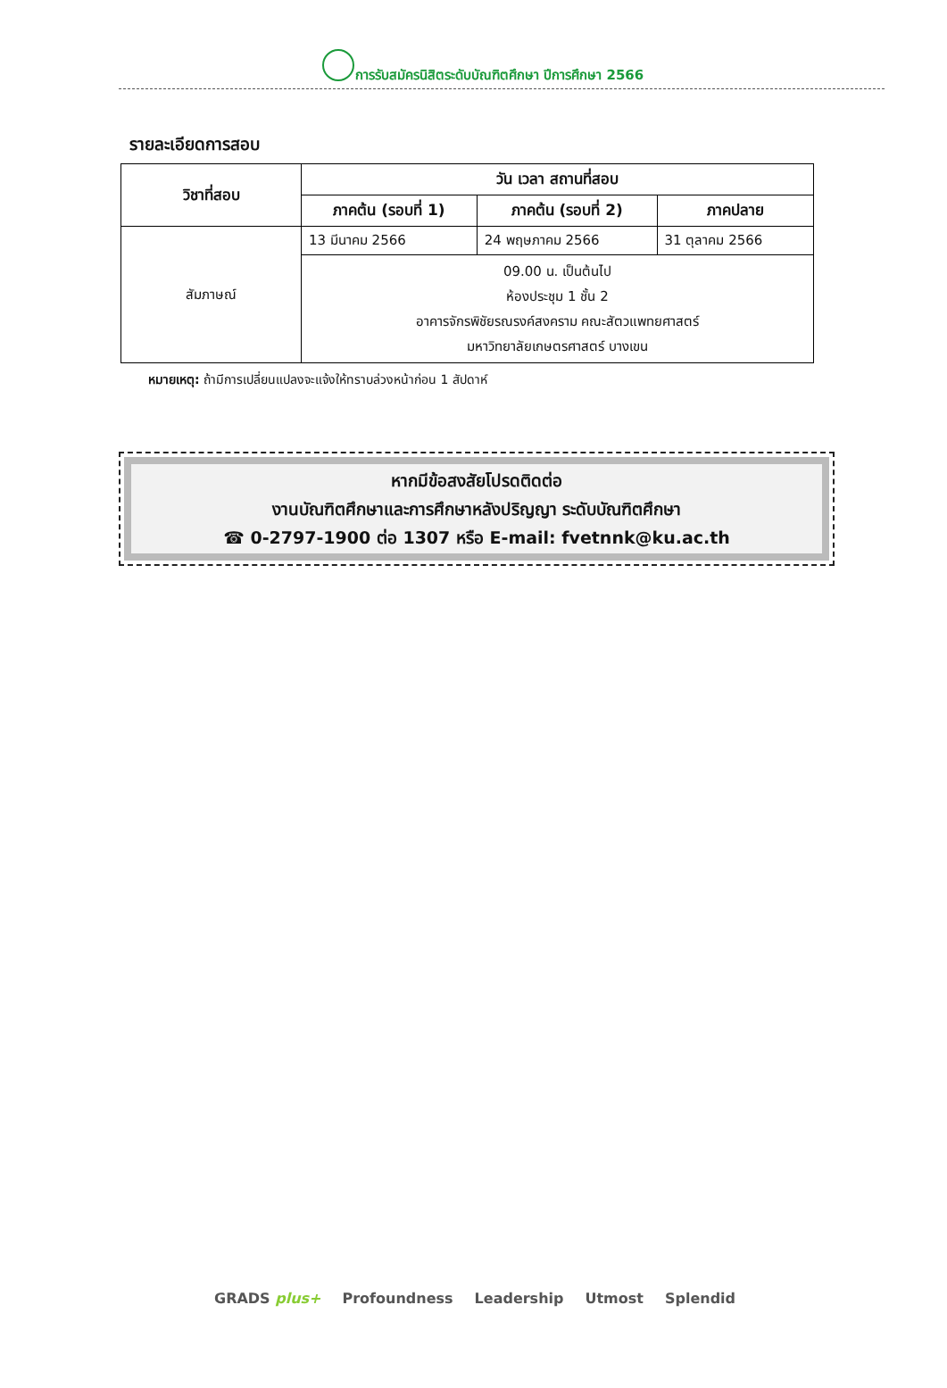การรับสมัครนิสิตระดับบัณฑิตศึกษา ปีการศึกษา 2566
รายละเอียดการสอบ
| วิชาที่สอบ | วัน เวลา สถานที่สอบ | | |
| --- | --- | --- | --- |
| | ภาคต้น (รอบที่ 1) | ภาคต้น (รอบที่ 2) | ภาคปลาย |
| สัมภาษณ์ | 13 มีนาคม 2566 | 24 พฤษภาคม 2566 | 31 ตุลาคม 2566 |
| | 09.00 น. เป็นต้นไป ห้องประชุม 1 ชั้น 2 อาคารจักรพิชัยรณรงค์สงคราม คณะสัตวแพทยศาสตร์ มหาวิทยาลัยเกษตรศาสตร์ บางเขน | | |
หมายเหตุ: ถ้ามีการเปลี่ยนแปลงจะแจ้งให้ทราบล่วงหน้าก่อน 1 สัปดาห์
หากมีข้อสงสัยโปรดติดต่อ
งานบัณฑิตศึกษาและการศึกษาหลังปริญญา ระดับบัณฑิตศึกษา
☎ 0-2797-1900 ต่อ 1307 หรือ E-mail: fvetnnk@ku.ac.th
GRADS plus+ Profoundness Leadership Utmost Splendid